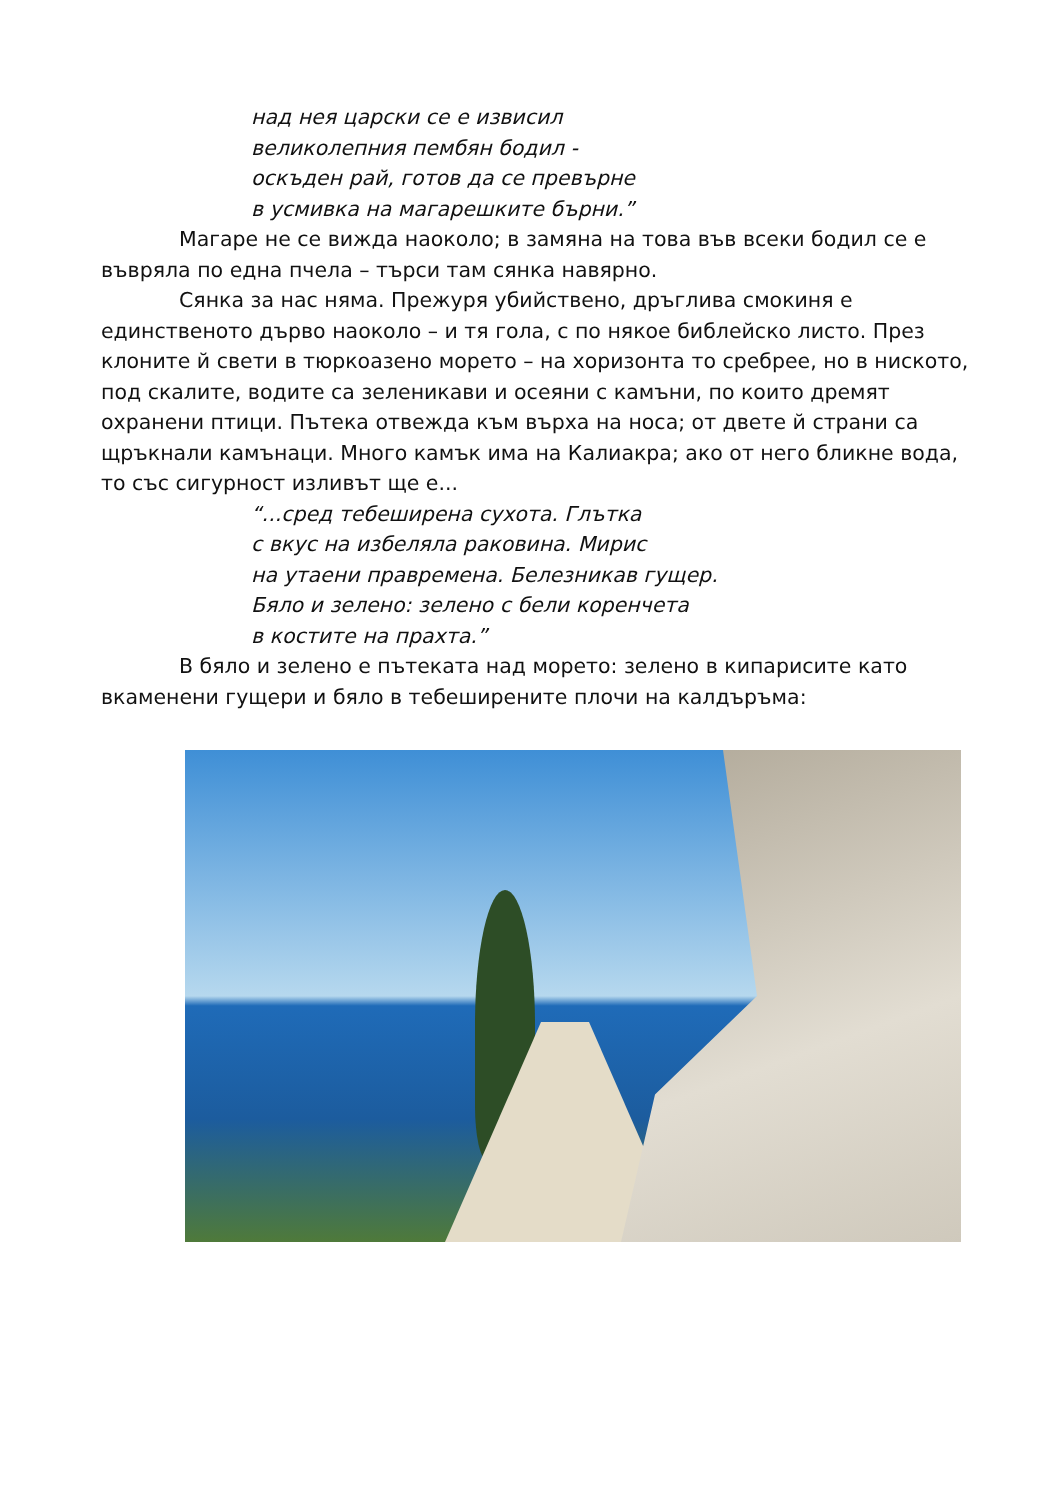над нея царски се е извисил
великолепния пембян бодил -
оскъден рай, готов да се превърне
в усмивка на магарешките бърни.”
Магаре не се вижда наоколо; в замяна на това във всеки бодил се е въвряла по една пчела – търси там сянка навярно.
Сянка за нас няма. Прежуря убийствено, дръглива смокиня е единственото дърво наоколо – и тя гола, с по някое библейско листо. През клоните й свети в тюркоазено морето – на хоризонта то сребрее, но в ниското, под скалите, водите са зеленикави и осеяни с камъни, по които дремят охранени птици. Пътека отвежда към върха на носа; от двете й страни са щръкнали камънаци. Много камък има на Калиакра; ако от него бликне вода, то със сигурност изливът ще е...
“...сред тебеширена сухота. Глътка
с вкус на избеляла раковина. Мирис
на утаени правремена. Белезникав гущер.
Бяло и зелено: зелено с бели коренчета
в костите на прахта.”
В бяло и зелено е пътеката над морето: зелено в кипарисите като вкаменени гущери и бяло в тебеширените плочи на калдъръма: